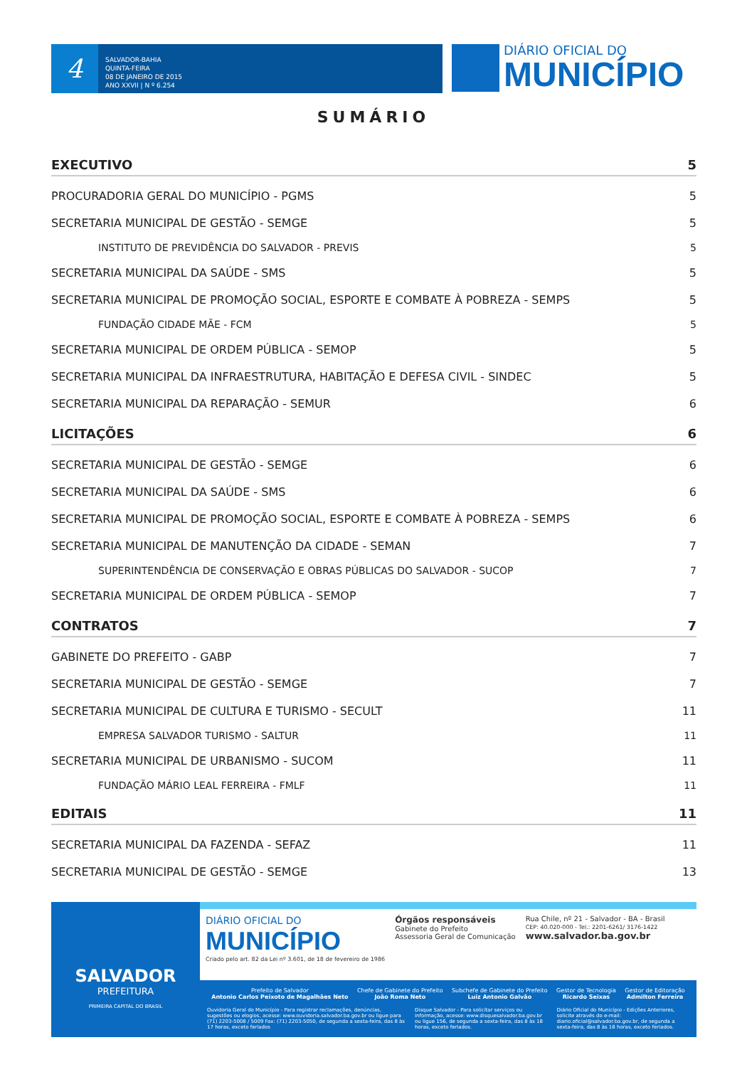4
SALVADOR-BAHIA
QUINTA-FEIRA
08 DE JANEIRO DE 2015
ANO XXVII | N º 6.254
DIÁRIO OFICIAL DO
MUNICÍPIO
SUMÁRIO
EXECUTIVO 5
PROCURADORIA GERAL DO MUNICÍPIO - PGMS 5
SECRETARIA MUNICIPAL DE GESTÃO - SEMGE 5
INSTITUTO DE PREVIDÊNCIA DO SALVADOR - PREVIS 5
SECRETARIA MUNICIPAL DA SAÚDE - SMS 5
SECRETARIA MUNICIPAL DE PROMOÇÃO SOCIAL, ESPORTE E COMBATE À POBREZA - SEMPS 5
FUNDAÇÃO CIDADE MÃE - FCM 5
SECRETARIA MUNICIPAL DE ORDEM PÚBLICA - SEMOP 5
SECRETARIA MUNICIPAL DA INFRAESTRUTURA, HABITAÇÃO E DEFESA CIVIL - SINDEC 5
SECRETARIA MUNICIPAL DA REPARAÇÃO - SEMUR 6
LICITAÇÕES 6
SECRETARIA MUNICIPAL DE GESTÃO - SEMGE 6
SECRETARIA MUNICIPAL DA SAÚDE - SMS 6
SECRETARIA MUNICIPAL DE PROMOÇÃO SOCIAL, ESPORTE E COMBATE À POBREZA - SEMPS 6
SECRETARIA MUNICIPAL DE MANUTENÇÃO DA CIDADE - SEMAN 7
SUPERINTENDÊNCIA DE CONSERVAÇÃO E OBRAS PÚBLICAS DO SALVADOR - SUCOP 7
SECRETARIA MUNICIPAL DE ORDEM PÚBLICA - SEMOP 7
CONTRATOS 7
GABINETE DO PREFEITO - GABP 7
SECRETARIA MUNICIPAL DE GESTÃO - SEMGE 7
SECRETARIA MUNICIPAL DE CULTURA E TURISMO - SECULT 11
EMPRESA SALVADOR TURISMO - SALTUR 11
SECRETARIA MUNICIPAL DE URBANISMO - SUCOM 11
FUNDAÇÃO MÁRIO LEAL FERREIRA - FMLF 11
EDITAIS 11
SECRETARIA MUNICIPAL DA FAZENDA - SEFAZ 11
SECRETARIA MUNICIPAL DE GESTÃO - SEMGE 13
SALVADOR
PREFEITURA
PRIMEIRA CAPITAL DO BRASIL
DIÁRIO OFICIAL DO
MUNICÍPIO
Criado pelo art. 82 da Lei nº 3.601, de 18 de fevereiro de 1986
Órgãos responsáveis
Gabinete do Prefeito
Assessoria Geral de Comunicação
Rua Chile, nº 21 - Salvador - BA - Brasil
CEP: 40.020-000 - Tel.: 2201-6261/ 3176-1422
www.salvador.ba.gov.br
Prefeito de Salvador
Antonio Carlos Peixoto de Magalhães Neto
Chefe de Gabinete do Prefeito
João Roma Neto
Subchefe de Gabinete do Prefeito
Luiz Antonio Galvão
Gestor de Tecnologia
Ricardo Seixas
Gestor de Editoração
Admilton Ferreira
Ouvidoria Geral do Município - Para registrar reclamações, denúncias, sugestões ou elogios, acesse: www.ouvidoria.salvador.ba.gov.br ou ligue para (71) 2203-5008 / 5009 Fax: (71) 2203-5050, de segunda a sexta-feira, das 8 às 17 horas, exceto feriados
Disque Salvador - Para solicitar serviços ou informação, acesse: www.disquesalvador.ba.gov.br ou ligue 156, de segunda a sexta-feira, das 8 às 18 horas, exceto feriados.
Diário Oficial do Município - Edições Anteriores, solicite através do e-mail: diario.oficial@salvador.ba.gov.br, de segunda a sexta-feira, das 8 às 18 horas, exceto feriados.